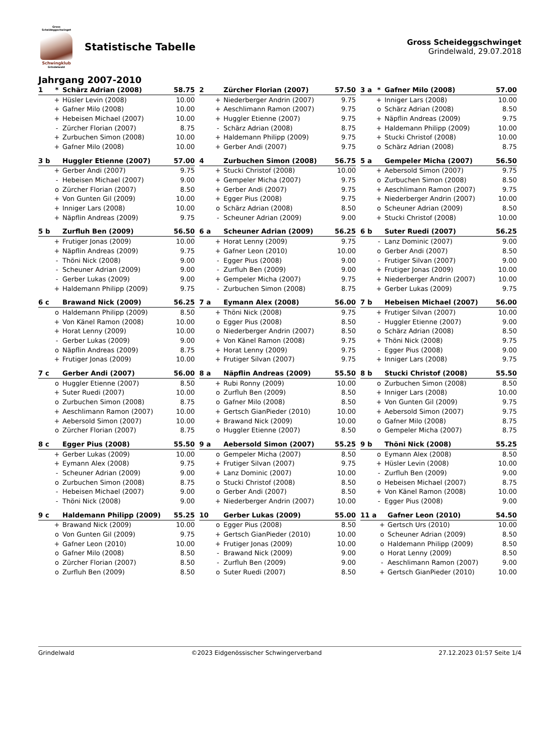Gross Scheideggschwinget
Schwingklub
Grindelwald
Statistische Tabelle
Gross Scheideggschwinget
Grindelwald, 29.07.2018
Jahrgang 2007-2010
| 1 | * | Schärz Adrian (2008) | 58.75 |
| --- | --- | --- | --- |
| | + | Hüsler Levin (2008) | 10.00 |
| | + | Gafner Milo (2008) | 10.00 |
| | + | Hebeisen Michael (2007) | 10.00 |
| | - | Zürcher Florian (2007) | 8.75 |
| | + | Zurbuchen Simon (2008) | 10.00 |
| | + | Gafner Milo (2008) | 10.00 |
| 2 | | Zürcher Florian (2007) | 57.50 |
| --- | --- | --- | --- |
| | + | Niederberger Andrin (2007) | 9.75 |
| | + | Aeschlimann Ramon (2007) | 9.75 |
| | + | Huggler Etienne (2007) | 9.75 |
| | - | Schärz Adrian (2008) | 8.75 |
| | + | Haldemann Philipp (2009) | 9.75 |
| | + | Gerber Andi (2007) | 9.75 |
| 3 a | * | Gafner Milo (2008) | 57.00 |
| --- | --- | --- | --- |
| | + | Inniger Lars (2008) | 10.00 |
| | o | Schärz Adrian (2008) | 8.50 |
| | + | Näpflin Andreas (2009) | 9.75 |
| | + | Haldemann Philipp (2009) | 10.00 |
| | + | Stucki Christof (2008) | 10.00 |
| | o | Schärz Adrian (2008) | 8.75 |
| 3 b | | Huggler Etienne (2007) | 57.00 |
| --- | --- | --- | --- |
| | + | Gerber Andi (2007) | 9.75 |
| | - | Hebeisen Michael (2007) | 9.00 |
| | o | Zürcher Florian (2007) | 8.50 |
| | + | Von Gunten Gil (2009) | 10.00 |
| | + | Inniger Lars (2008) | 10.00 |
| | + | Näpflin Andreas (2009) | 9.75 |
| 4 | | Zurbuchen Simon (2008) | 56.75 |
| --- | --- | --- | --- |
| | + | Stucki Christof (2008) | 10.00 |
| | + | Gempeler Micha (2007) | 9.75 |
| | + | Gerber Andi (2007) | 9.75 |
| | + | Egger Pius (2008) | 9.75 |
| | o | Schärz Adrian (2008) | 8.50 |
| | - | Scheuner Adrian (2009) | 9.00 |
| 5 a | | Gempeler Micha (2007) | 56.50 |
| --- | --- | --- | --- |
| | + | Aebersold Simon (2007) | 9.75 |
| | o | Zurbuchen Simon (2008) | 8.50 |
| | + | Aeschlimann Ramon (2007) | 9.75 |
| | + | Niederberger Andrin (2007) | 10.00 |
| | o | Scheuner Adrian (2009) | 8.50 |
| | + | Stucki Christof (2008) | 10.00 |
| 5 b | | Zurfluh Ben (2009) | 56.50 |
| --- | --- | --- | --- |
| | + | Frutiger Jonas (2009) | 10.00 |
| | + | Näpflin Andreas (2009) | 9.75 |
| | - | Thöni Nick (2008) | 9.00 |
| | - | Scheuner Adrian (2009) | 9.00 |
| | - | Gerber Lukas (2009) | 9.00 |
| | + | Haldemann Philipp (2009) | 9.75 |
| 6 a | | Scheuner Adrian (2009) | 56.25 |
| --- | --- | --- | --- |
| | + | Horat Lenny (2009) | 9.75 |
| | + | Gafner Leon (2010) | 10.00 |
| | - | Egger Pius (2008) | 9.00 |
| | - | Zurfluh Ben (2009) | 9.00 |
| | + | Gempeler Micha (2007) | 9.75 |
| | - | Zurbuchen Simon (2008) | 8.75 |
| 6 b | | Suter Ruedi (2007) | 56.25 |
| --- | --- | --- | --- |
| | - | Lanz Dominic (2007) | 9.00 |
| | o | Gerber Andi (2007) | 8.50 |
| | - | Frutiger Silvan (2007) | 9.00 |
| | + | Frutiger Jonas (2009) | 10.00 |
| | + | Niederberger Andrin (2007) | 10.00 |
| | + | Gerber Lukas (2009) | 9.75 |
| 6 c | | Brawand Nick (2009) | 56.25 |
| --- | --- | --- | --- |
| | o | Haldemann Philipp (2009) | 8.50 |
| | + | Von Känel Ramon (2008) | 10.00 |
| | + | Horat Lenny (2009) | 10.00 |
| | - | Gerber Lukas (2009) | 9.00 |
| | o | Näpflin Andreas (2009) | 8.75 |
| | + | Frutiger Jonas (2009) | 10.00 |
| 7 a | | Eymann Alex (2008) | 56.00 |
| --- | --- | --- | --- |
| | + | Thöni Nick (2008) | 9.75 |
| | o | Egger Pius (2008) | 8.50 |
| | o | Niederberger Andrin (2007) | 8.50 |
| | + | Von Känel Ramon (2008) | 9.75 |
| | + | Horat Lenny (2009) | 9.75 |
| | + | Frutiger Silvan (2007) | 9.75 |
| 7 b | | Hebeisen Michael (2007) | 56.00 |
| --- | --- | --- | --- |
| | + | Frutiger Silvan (2007) | 10.00 |
| | - | Huggler Etienne (2007) | 9.00 |
| | o | Schärz Adrian (2008) | 8.50 |
| | + | Thöni Nick (2008) | 9.75 |
| | - | Egger Pius (2008) | 9.00 |
| | + | Inniger Lars (2008) | 9.75 |
| 7 c | | Gerber Andi (2007) | 56.00 |
| --- | --- | --- | --- |
| | o | Huggler Etienne (2007) | 8.50 |
| | + | Suter Ruedi (2007) | 10.00 |
| | o | Zurbuchen Simon (2008) | 8.75 |
| | + | Aeschlimann Ramon (2007) | 10.00 |
| | + | Aebersold Simon (2007) | 10.00 |
| | o | Zürcher Florian (2007) | 8.75 |
| 8 a | | Näpflin Andreas (2009) | 55.50 |
| --- | --- | --- | --- |
| | + | Rubi Ronny (2009) | 10.00 |
| | o | Zurfluh Ben (2009) | 8.50 |
| | o | Gafner Milo (2008) | 8.50 |
| | + | Gertsch GianPieder (2010) | 10.00 |
| | + | Brawand Nick (2009) | 10.00 |
| | o | Huggler Etienne (2007) | 8.50 |
| 8 b | | Stucki Christof (2008) | 55.50 |
| --- | --- | --- | --- |
| | o | Zurbuchen Simon (2008) | 8.50 |
| | + | Inniger Lars (2008) | 10.00 |
| | + | Von Gunten Gil (2009) | 9.75 |
| | + | Aebersold Simon (2007) | 9.75 |
| | o | Gafner Milo (2008) | 8.75 |
| | o | Gempeler Micha (2007) | 8.75 |
| 8 c | | Egger Pius (2008) | 55.50 |
| --- | --- | --- | --- |
| | + | Gerber Lukas (2009) | 10.00 |
| | + | Eymann Alex (2008) | 9.75 |
| | - | Scheuner Adrian (2009) | 9.00 |
| | o | Zurbuchen Simon (2008) | 8.75 |
| | - | Hebeisen Michael (2007) | 9.00 |
| | - | Thöni Nick (2008) | 9.00 |
| 9 a | | Aebersold Simon (2007) | 55.25 |
| --- | --- | --- | --- |
| | o | Gempeler Micha (2007) | 8.50 |
| | + | Frutiger Silvan (2007) | 9.75 |
| | + | Lanz Dominic (2007) | 10.00 |
| | o | Stucki Christof (2008) | 8.50 |
| | o | Gerber Andi (2007) | 8.50 |
| | + | Niederberger Andrin (2007) | 10.00 |
| 9 b | | Thöni Nick (2008) | 55.25 |
| --- | --- | --- | --- |
| | o | Eymann Alex (2008) | 8.50 |
| | + | Hüsler Levin (2008) | 10.00 |
| | - | Zurfluh Ben (2009) | 9.00 |
| | o | Hebeisen Michael (2007) | 8.75 |
| | + | Von Känel Ramon (2008) | 10.00 |
| | - | Egger Pius (2008) | 9.00 |
| 9 c | | Haldemann Philipp (2009) | 55.25 |
| --- | --- | --- | --- |
| | + | Brawand Nick (2009) | 10.00 |
| | o | Von Gunten Gil (2009) | 9.75 |
| | + | Gafner Leon (2010) | 10.00 |
| | o | Gafner Milo (2008) | 8.50 |
| | o | Zürcher Florian (2007) | 8.50 |
| | o | Zurfluh Ben (2009) | 8.50 |
| 10 | | Gerber Lukas (2009) | 55.00 |
| --- | --- | --- | --- |
| | o | Egger Pius (2008) | 8.50 |
| | + | Gertsch GianPieder (2010) | 10.00 |
| | + | Frutiger Jonas (2009) | 10.00 |
| | - | Brawand Nick (2009) | 9.00 |
| | - | Zurfluh Ben (2009) | 9.00 |
| | o | Suter Ruedi (2007) | 8.50 |
| 11 a | | Gafner Leon (2010) | 54.50 |
| --- | --- | --- | --- |
| | + | Gertsch Urs (2010) | 10.00 |
| | o | Scheuner Adrian (2009) | 8.50 |
| | o | Haldemann Philipp (2009) | 8.50 |
| | o | Horat Lenny (2009) | 8.50 |
| | - | Aeschlimann Ramon (2007) | 9.00 |
| | + | Gertsch GianPieder (2010) | 10.00 |
Grindelwald ©2023 Eidgenössischer Schwingerverband 27.12.2023 01:57 Seite 1/4